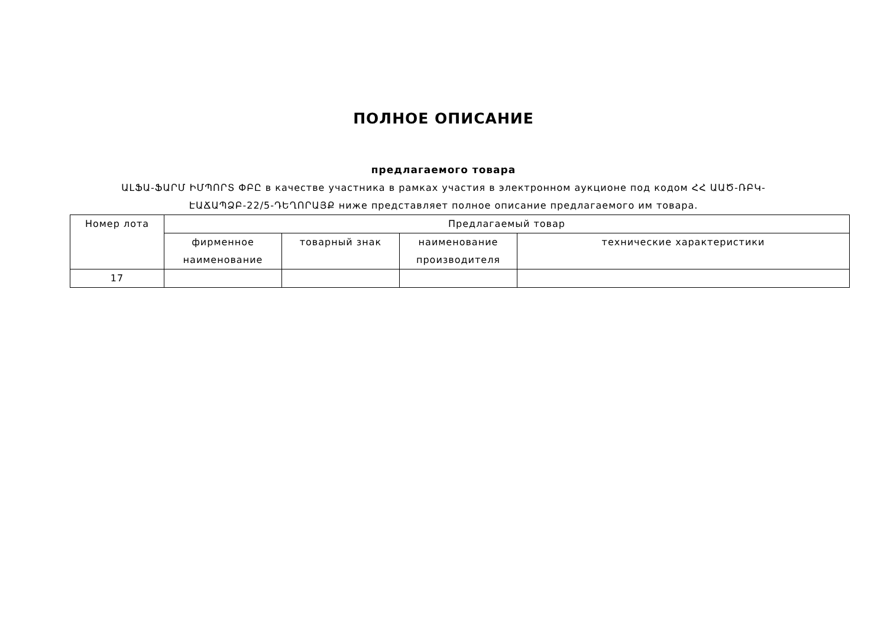ПОЛНОЕ ОПИСАНИЕ
предлагаемого товара
ԱԼՖԱ-ՖԱՐՄ ԻՄՊՈՐՏ ՓԲԸ в качестве участника в рамках участия в электронном аукционе под кодом ՀՀ ԱԱԾ-ՌԲԿ-ԷԱՃԱՊՁԲ-22/5-ԴԵՂՈՐԱՅՔ ниже представляет полное описание предлагаемого им товара.
| Номер лота | Предлагаемый товар | | | |
| --- | --- | --- | --- | --- |
| | фирменное наименование | товарный знак | наименование производителя | технические характеристики |
| 17 | | | | |